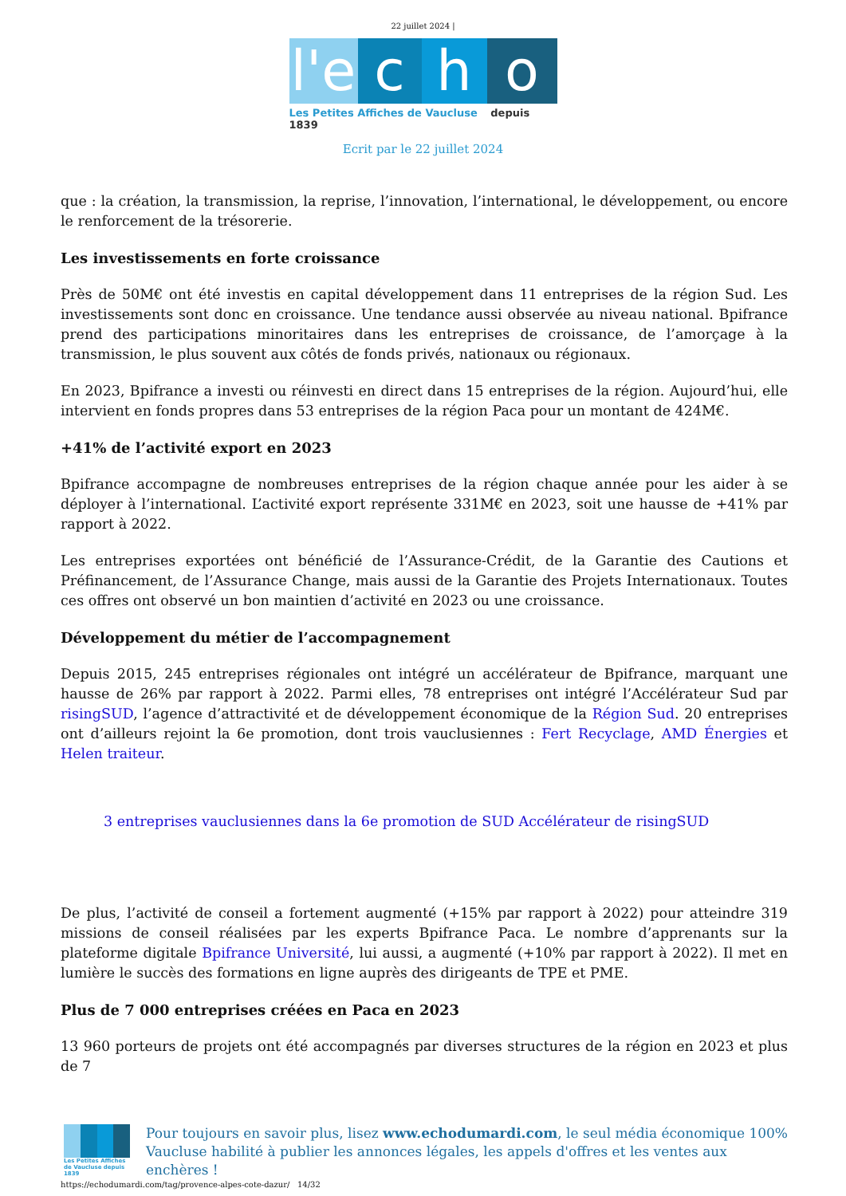22 juillet 2024 |
l'e
c
h
o
Les Petites Affiches de Vaucluse depuis 1839
Ecrit par le 22 juillet 2024
que : la création, la transmission, la reprise, l’innovation, l’international, le développement, ou encore le renforcement de la trésorerie.
Les investissements en forte croissance
Près de 50M€ ont été investis en capital développement dans 11 entreprises de la région Sud. Les investissements sont donc en croissance. Une tendance aussi observée au niveau national. Bpifrance prend des participations minoritaires dans les entreprises de croissance, de l’amorçage à la transmission, le plus souvent aux côtés de fonds privés, nationaux ou régionaux.
En 2023, Bpifrance a investi ou réinvesti en direct dans 15 entreprises de la région. Aujourd’hui, elle intervient en fonds propres dans 53 entreprises de la région Paca pour un montant de 424M€.
+41% de l’activité export en 2023
Bpifrance accompagne de nombreuses entreprises de la région chaque année pour les aider à se déployer à l’international. L’activité export représente 331M€ en 2023, soit une hausse de +41% par rapport à 2022.
Les entreprises exportées ont bénéficié de l’Assurance-Crédit, de la Garantie des Cautions et Préfinancement, de l’Assurance Change, mais aussi de la Garantie des Projets Internationaux. Toutes ces offres ont observé un bon maintien d’activité en 2023 ou une croissance.
Développement du métier de l’accompagnement
Depuis 2015, 245 entreprises régionales ont intégré un accélérateur de Bpifrance, marquant une hausse de 26% par rapport à 2022. Parmi elles, 78 entreprises ont intégré l’Accélérateur Sud par risingSUD, l’agence d’attractivité et de développement économique de la Région Sud. 20 entreprises ont d’ailleurs rejoint la 6e promotion, dont trois vauclusiennes : Fert Recyclage, AMD Énergies et Helen traiteur.
3 entreprises vauclusiennes dans la 6e promotion de SUD Accélérateur de risingSUD
De plus, l’activité de conseil a fortement augmenté (+15% par rapport à 2022) pour atteindre 319 missions de conseil réalisées par les experts Bpifrance Paca. Le nombre d’apprenants sur la plateforme digitale Bpifrance Université, lui aussi, a augmenté (+10% par rapport à 2022). Il met en lumière le succès des formations en ligne auprès des dirigeants de TPE et PME.
Plus de 7 000 entreprises créées en Paca en 2023
13 960 porteurs de projets ont été accompagnés par diverses structures de la région en 2023 et plus de 7
Les Petites Affiches de Vaucluse depuis 1839
Pour toujours en savoir plus, lisez www.echodumardi.com, le seul média économique 100% Vaucluse habilité à publier les annonces légales, les appels d'offres et les ventes aux enchères !
https://echodumardi.com/tag/provence-alpes-cote-dazur/ 14/32